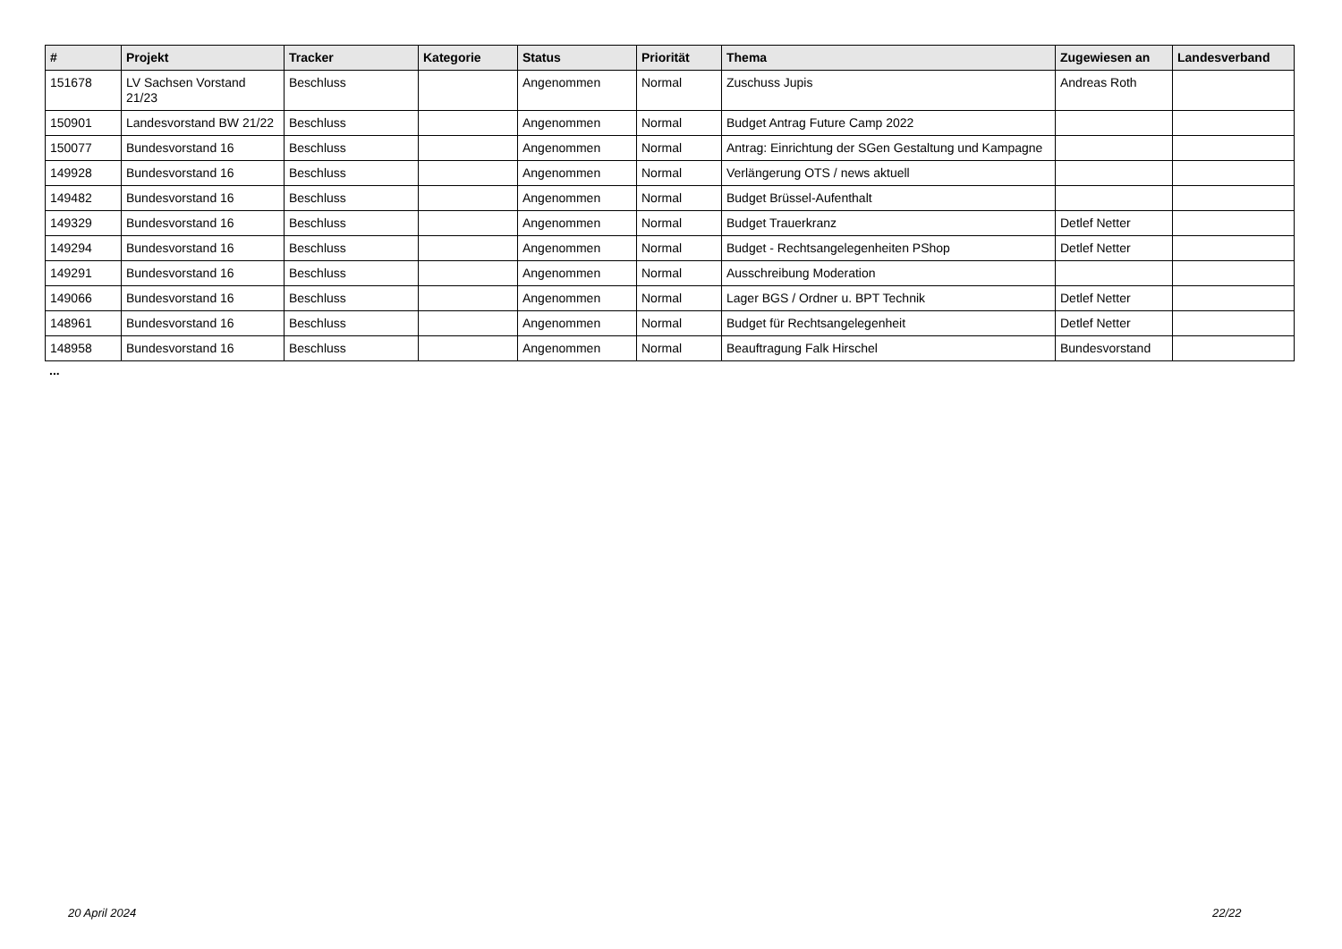| # | Projekt | Tracker | Kategorie | Status | Priorität | Thema | Zugewiesen an | Landesverband |
| --- | --- | --- | --- | --- | --- | --- | --- | --- |
| 151678 | LV Sachsen Vorstand 21/23 | Beschluss | | Angenommen | Normal | Zuschuss Jupis | Andreas Roth | |
| 150901 | Landesvorstand BW 21/22 | Beschluss | | Angenommen | Normal | Budget Antrag Future Camp 2022 | | |
| 150077 | Bundesvorstand 16 | Beschluss | | Angenommen | Normal | Antrag: Einrichtung der SGen Gestaltung und Kampagne | | |
| 149928 | Bundesvorstand 16 | Beschluss | | Angenommen | Normal | Verlängerung OTS / news aktuell | | |
| 149482 | Bundesvorstand 16 | Beschluss | | Angenommen | Normal | Budget Brüssel-Aufenthalt | | |
| 149329 | Bundesvorstand 16 | Beschluss | | Angenommen | Normal | Budget Trauerkranz | Detlef Netter | |
| 149294 | Bundesvorstand 16 | Beschluss | | Angenommen | Normal | Budget - Rechtsangelegenheiten PShop | Detlef Netter | |
| 149291 | Bundesvorstand 16 | Beschluss | | Angenommen | Normal | Ausschreibung Moderation | | |
| 149066 | Bundesvorstand 16 | Beschluss | | Angenommen | Normal | Lager BGS / Ordner u. BPT Technik | Detlef Netter | |
| 148961 | Bundesvorstand 16 | Beschluss | | Angenommen | Normal | Budget für Rechtsangelegenheit | Detlef Netter | |
| 148958 | Bundesvorstand 16 | Beschluss | | Angenommen | Normal | Beauftragung Falk Hirschel | Bundesvorstand | |
...
20 April 2024 22/22